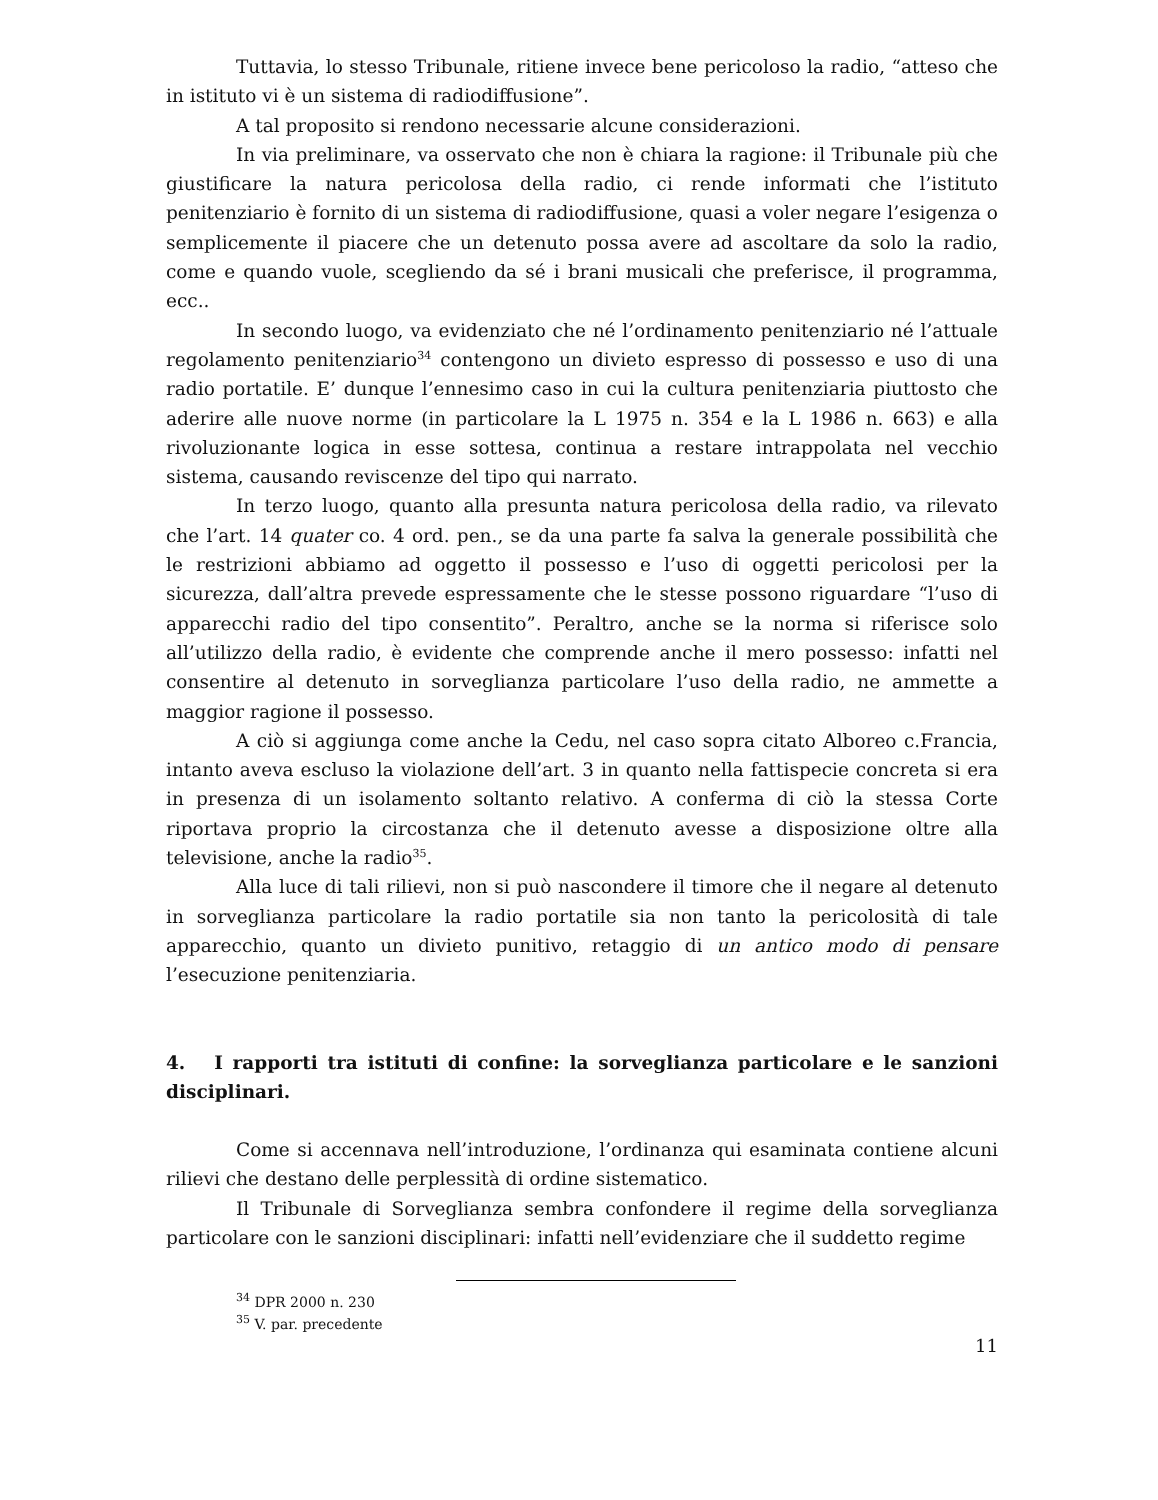Tuttavia, lo stesso Tribunale, ritiene invece bene pericoloso la radio, “atteso che in istituto vi è un sistema di radiodiffusione”.
A tal proposito si rendono necessarie alcune considerazioni.
In via preliminare, va osservato che non è chiara la ragione: il Tribunale più che giustificare la natura pericolosa della radio, ci rende informati che l’istituto penitenziario è fornito di un sistema di radiodiffusione, quasi a voler negare l’esigenza o semplicemente il piacere che un detenuto possa avere ad ascoltare da solo la radio, come e quando vuole, scegliendo da sé i brani musicali che preferisce, il programma, ecc..
In secondo luogo, va evidenziato che né l’ordinamento penitenziario né l’attuale regolamento penitenziario<sup>34</sup> contengono un divieto espresso di possesso e uso di una radio portatile. E’ dunque l’ennesimo caso in cui la cultura penitenziaria piuttosto che aderire alle nuove norme (in particolare la L 1975 n. 354 e la L 1986 n. 663) e alla rivoluzionante logica in esse sottesa, continua a restare intrappolata nel vecchio sistema, causando reviscenze del tipo qui narrato.
In terzo luogo, quanto alla presunta natura pericolosa della radio, va rilevato che l’art. 14 quater co. 4 ord. pen., se da una parte fa salva la generale possibilità che le restrizioni abbiamo ad oggetto il possesso e l’uso di oggetti pericolosi per la sicurezza, dall’altra prevede espressamente che le stesse possono riguardare “l’uso di apparecchi radio del tipo consentito”. Peraltro, anche se la norma si riferisce solo all’utilizzo della radio, è evidente che comprende anche il mero possesso: infatti nel consentire al detenuto in sorveglianza particolare l’uso della radio, ne ammette a maggior ragione il possesso.
A ciò si aggiunga come anche la Cedu, nel caso sopra citato Alboreo c.Francia, intanto aveva escluso la violazione dell’art. 3 in quanto nella fattispecie concreta si era in presenza di un isolamento soltanto relativo. A conferma di ciò la stessa Corte riportava proprio la circostanza che il detenuto avesse a disposizione oltre alla televisione, anche la radio<sup>35</sup>.
Alla luce di tali rilievi, non si può nascondere il timore che il negare al detenuto in sorveglianza particolare la radio portatile sia non tanto la pericolosità di tale apparecchio, quanto un divieto punitivo, retaggio di un antico modo di pensare l’esecuzione penitenziaria.
4. I rapporti tra istituti di confine: la sorveglianza particolare e le sanzioni disciplinari.
Come si accennava nell’introduzione, l’ordinanza qui esaminata contiene alcuni rilievi che destano delle perplessità di ordine sistematico.
Il Tribunale di Sorveglianza sembra confondere il regime della sorveglianza particolare con le sanzioni disciplinari: infatti nell’evidenziare che il suddetto regime
<sup>34</sup> DPR 2000 n. 230
<sup>35</sup> V. par. precedente
11